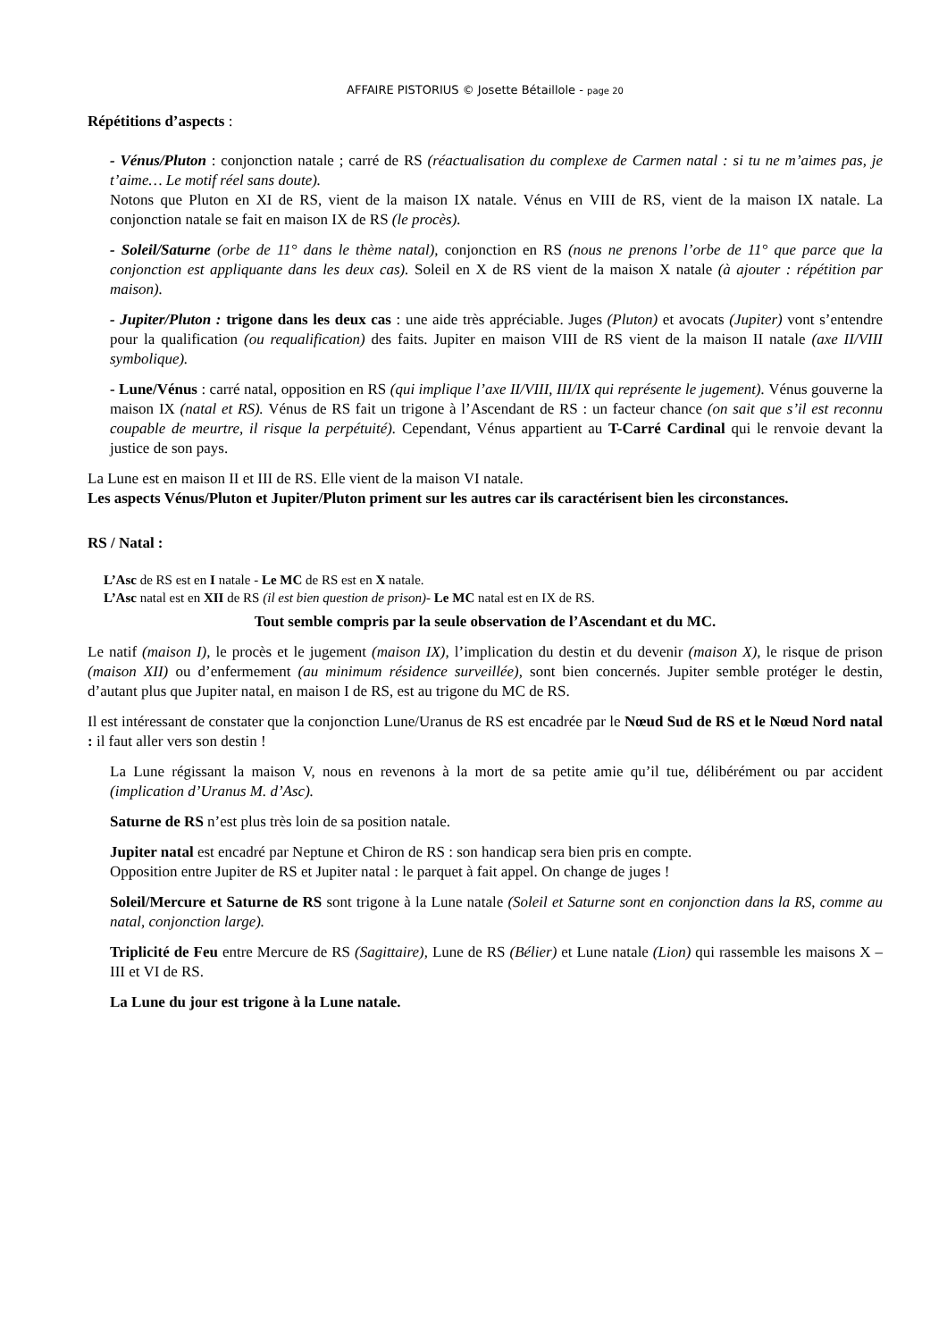AFFAIRE PISTORIUS © Josette Bétaillole - page 20
Répétitions d’aspects :
- Vénus/Pluton : conjonction natale ; carré de RS (réactualisation du complexe de Carmen natal : si tu ne m’aimes pas, je t’aime… Le motif réel sans doute).
Notons que Pluton en XI de RS, vient de la maison IX natale. Vénus en VIII de RS, vient de la maison IX natale. La conjonction natale se fait en maison IX de RS (le procès).
- Soleil/Saturne (orbe de 11° dans le thème natal), conjonction en RS (nous ne prenons l’orbe de 11° que parce que la conjonction est appliquante dans les deux cas). Soleil en X de RS vient de la maison X natale (à ajouter : répétition par maison).
- Jupiter/Pluton : trigone dans les deux cas : une aide très appréciable. Juges (Pluton) et avocats (Jupiter) vont s’entendre pour la qualification (ou requalification) des faits. Jupiter en maison VIII de RS vient de la maison II natale (axe II/VIII symbolique).
- Lune/Vénus : carré natal, opposition en RS (qui implique l’axe II/VIII, III/IX qui représente le jugement). Vénus gouverne la maison IX (natal et RS). Vénus de RS fait un trigone à l’Ascendant de RS : un facteur chance (on sait que s’il est reconnu coupable de meurtre, il risque la perpétuité). Cependant, Vénus appartient au T-Carré Cardinal qui le renvoie devant la justice de son pays.
La Lune est en maison II et III de RS. Elle vient de la maison VI natale.
Les aspects Vénus/Pluton et Jupiter/Pluton priment sur les autres car ils caractérisent bien les circonstances.
RS / Natal :
L’Asc de RS est en I natale - Le MC de RS est en X natale.
L’Asc natal est en XII de RS (il est bien question de prison)- Le MC natal est en IX de RS.
Tout semble compris par la seule observation de l’Ascendant et du MC.
Le natif (maison I), le procès et le jugement (maison IX), l’implication du destin et du devenir (maison X), le risque de prison (maison XII) ou d’enfermement (au minimum résidence surveillée), sont bien concernés. Jupiter semble protéger le destin, d’autant plus que Jupiter natal, en maison I de RS, est au trigone du MC de RS.
Il est intéressant de constater que la conjonction Lune/Uranus de RS est encadrée par le Nœud Sud de RS et le Nœud Nord natal : il faut aller vers son destin !
La Lune régissant la maison V, nous en revenons à la mort de sa petite amie qu’il tue, délibérément ou par accident (implication d’Uranus M. d’Asc).
Saturne de RS n’est plus très loin de sa position natale.
Jupiter natal est encadré par Neptune et Chiron de RS : son handicap sera bien pris en compte.
Opposition entre Jupiter de RS et Jupiter natal : le parquet à fait appel. On change de juges !
Soleil/Mercure et Saturne de RS sont trigone à la Lune natale (Soleil et Saturne sont en conjonction dans la RS, comme au natal, conjonction large).
Triplicité de Feu entre Mercure de RS (Sagittaire), Lune de RS (Bélier) et Lune natale (Lion) qui rassemble les maisons X – III et VI de RS.
La Lune du jour est trigone à la Lune natale.